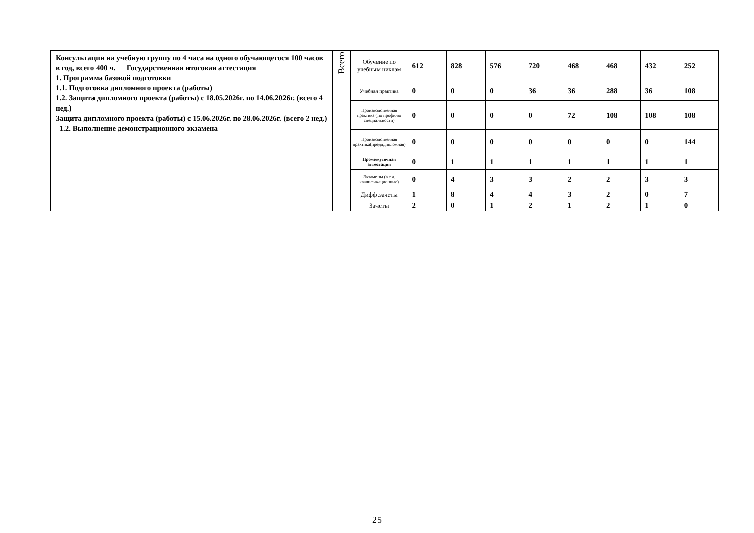| Консультации на учебную группу по 4 часа на одного обучающегося 100 часов в год, всего 400 ч. Государственная итоговая аттестация 1. Программа базовой подготовки 1.1. Подготовка дипломного проекта (работы) 1.2. Защита дипломного проекта (работы) с 18.05.2026г. по 14.06.2026г. (всего 4 нед.) Защита дипломного проекта (работы) с 15.06.2026г. по 28.06.2026г. (всего 2 нед.) 1.2. Выполнение демонстрационного экзамена | Всего | Обучение по учебным циклам | 612 | 828 | 576 | 720 | 468 | 468 | 432 | 252 |
| | | Учебная практика | 0 | 0 | 0 | 36 | 36 | 288 | 36 | 108 |
| | | Производственная практика (по профилю специальности) | 0 | 0 | 0 | 0 | 72 | 108 | 108 | 108 |
| | | Производственная практика(предддипломная) | 0 | 0 | 0 | 0 | 0 | 0 | 0 | 144 |
| | | Промежуточная аттестация | 0 | 1 | 1 | 1 | 1 | 1 | 1 | 1 |
| | | Экзамены (в т.ч. квалификационные) | 0 | 4 | 3 | 3 | 2 | 2 | 3 | 3 |
| | | Дифф.зачеты | 1 | 8 | 4 | 4 | 3 | 2 | 0 | 7 |
| | | Зачеты | 2 | 0 | 1 | 2 | 1 | 2 | 1 | 0 |
25